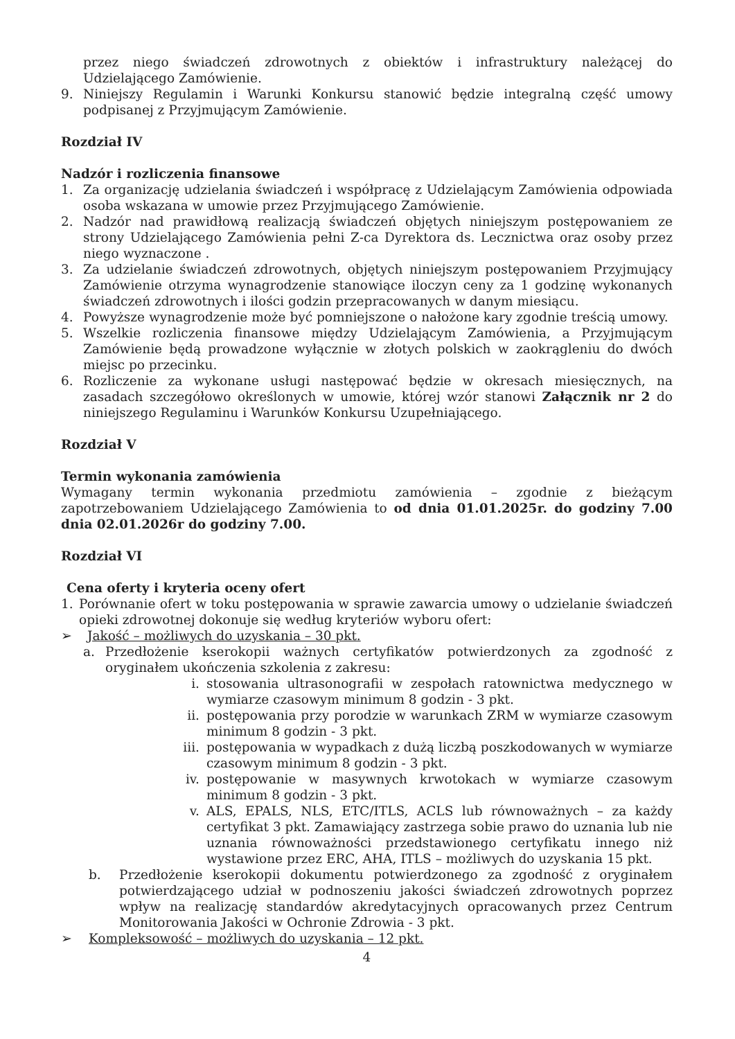przez niego świadczeń zdrowotnych z obiektów i infrastruktury należącej do Udzielającego Zamówienie.
9. Niniejszy Regulamin i Warunki Konkursu stanowić będzie integralną część umowy podpisanej z Przyjmującym Zamówienie.
Rozdział IV
Nadzór i rozliczenia finansowe
1. Za organizację udzielania świadczeń i współpracę z Udzielającym Zamówienia odpowiada osoba wskazana w umowie przez Przyjmującego Zamówienie.
2. Nadzór nad prawidłową realizacją świadczeń objętych niniejszym postępowaniem ze strony Udzielającego Zamówienia pełni Z-ca Dyrektora ds. Lecznictwa oraz osoby przez niego wyznaczone .
3. Za udzielanie świadczeń zdrowotnych, objętych niniejszym postępowaniem Przyjmujący Zamówienie otrzyma wynagrodzenie stanowiące iloczyn ceny za 1 godzinę wykonanych świadczeń zdrowotnych i ilości godzin przepracowanych w danym miesiącu.
4. Powyższe wynagrodzenie może być pomniejszone o nałożone kary zgodnie treścią umowy.
5. Wszelkie rozliczenia finansowe między Udzielającym Zamówienia, a Przyjmującym Zamówienie będą prowadzone wyłącznie w złotych polskich w zaokrągleniu do dwóch miejsc po przecinku.
6. Rozliczenie za wykonane usługi następować będzie w okresach miesięcznych, na zasadach szczegółowo określonych w umowie, której wzór stanowi Załącznik nr 2 do niniejszego Regulaminu i Warunków Konkursu Uzupełniającego.
Rozdział V
Termin wykonania zamówienia
Wymagany termin wykonania przedmiotu zamówienia – zgodnie z bieżącym zapotrzebowaniem Udzielającego Zamówienia to od dnia 01.01.2025r. do godziny 7.00 dnia 02.01.2026r do godziny 7.00.
Rozdział VI
Cena oferty i kryteria oceny ofert
1. Porównanie ofert w toku postępowania w sprawie zawarcia umowy o udzielanie świadczeń opieki zdrowotnej dokonuje się według kryteriów wyboru ofert:
➢ Jakość – możliwych do uzyskania – 30 pkt.
a. Przedłożenie kserokopii ważnych certyfikatów potwierdzonych za zgodność z oryginałem ukończenia szkolenia z zakresu:
i. stosowania ultrasonografii w zespołach ratownictwa medycznego w wymiarze czasowym minimum 8 godzin - 3 pkt.
ii. postępowania przy porodzie w warunkach ZRM w wymiarze czasowym minimum 8 godzin - 3 pkt.
iii. postępowania w wypadkach z dużą liczbą poszkodowanych w wymiarze czasowym minimum 8 godzin - 3 pkt.
iv. postępowanie w masywnych krwotokach w wymiarze czasowym minimum 8 godzin - 3 pkt.
v. ALS, EPALS, NLS, ETC/ITLS, ACLS lub równoważnych – za każdy certyfikat 3 pkt. Zamawiający zastrzega sobie prawo do uznania lub nie uznania równoważności przedstawionego certyfikatu innego niż wystawione przez ERC, AHA, ITLS – możliwych do uzyskania 15 pkt.
b. Przedłożenie kserokopii dokumentu potwierdzonego za zgodność z oryginałem potwierdzającego udział w podnoszeniu jakości świadczeń zdrowotnych poprzez wpływ na realizację standardów akredytacyjnych opracowanych przez Centrum Monitorowania Jakości w Ochronie Zdrowia - 3 pkt.
➢ Kompleksowość – możliwych do uzyskania – 12 pkt.
4